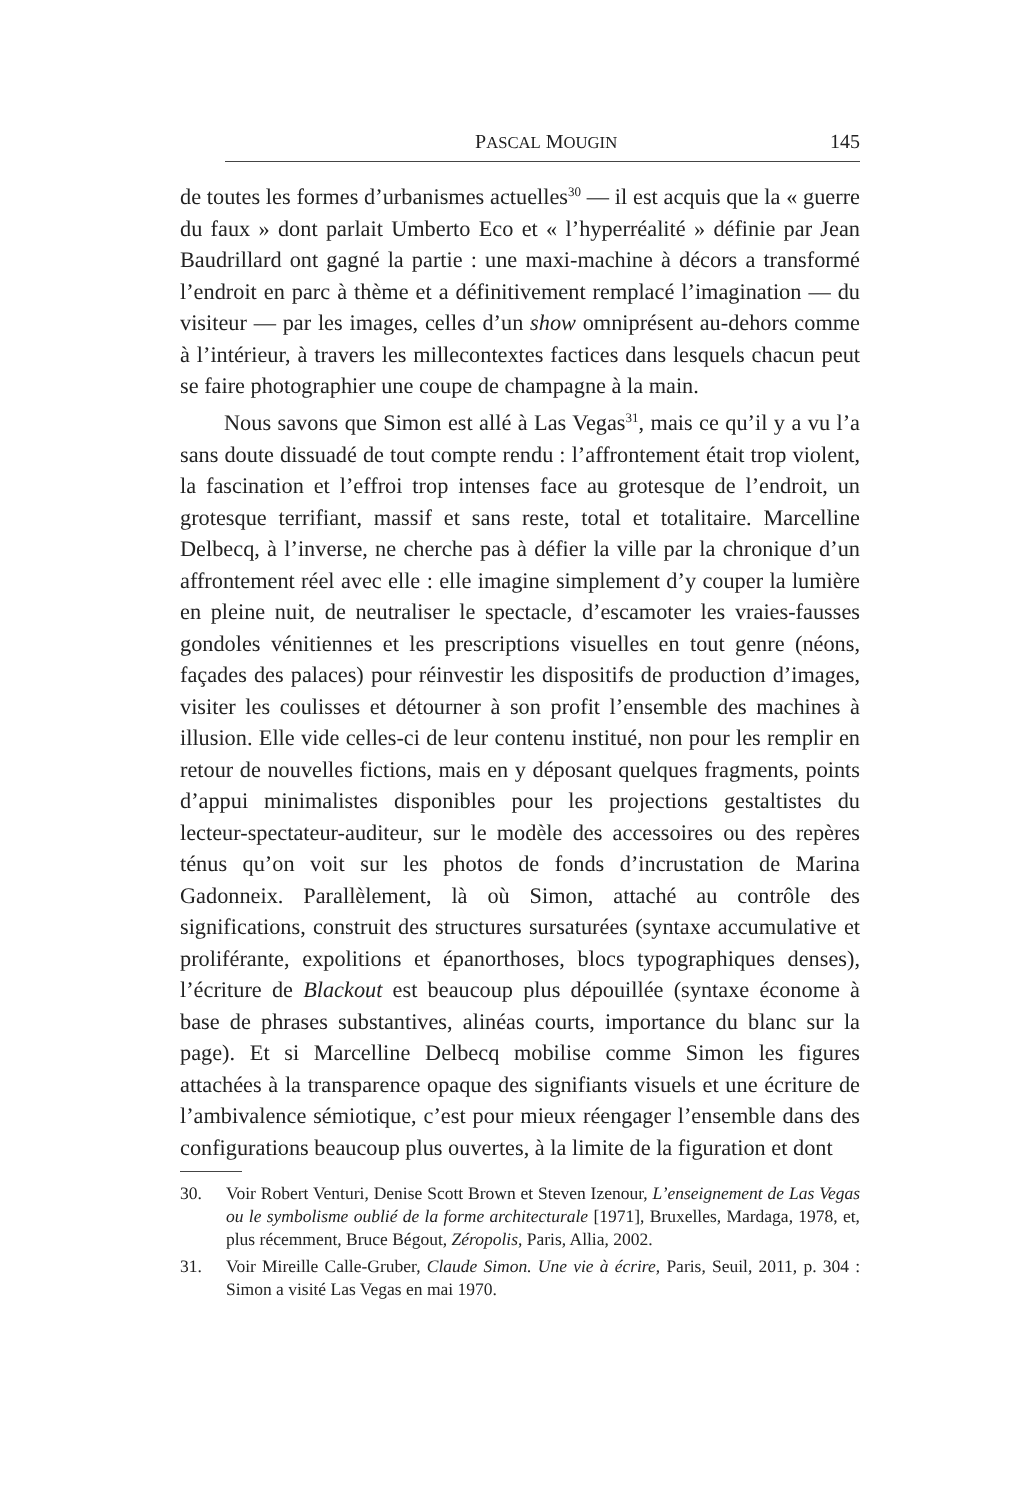PASCAL MOUGIN 145
de toutes les formes d’urbanismes actuelles<sup>30</sup> — il est acquis que la « guerre du faux » dont parlait Umberto Eco et « l’hyperréalité » définie par Jean Baudrillard ont gagné la partie : une maxi-machine à décors a transformé l’endroit en parc à thème et a définitivement remplacé l’imagination — du visiteur — par les images, celles d’un show omniprésent au-dehors comme à l’intérieur, à travers les millecontextes factices dans lesquels chacun peut se faire photographier une coupe de champagne à la main.
Nous savons que Simon est allé à Las Vegas<sup>31</sup>, mais ce qu’il y a vu l’a sans doute dissuadé de tout compte rendu : l’affrontement était trop violent, la fascination et l’effroi trop intenses face au grotesque de l’endroit, un grotesque terrifiant, massif et sans reste, total et totalitaire. Marcelline Delbecq, à l’inverse, ne cherche pas à défier la ville par la chronique d’un affrontement réel avec elle : elle imagine simplement d’y couper la lumière en pleine nuit, de neutraliser le spectacle, d’escamoter les vraies-fausses gondoles vénitiennes et les prescriptions visuelles en tout genre (néons, façades des palaces) pour réinvestir les dispositifs de production d’images, visiter les coulisses et détourner à son profit l’ensemble des machines à illusion. Elle vide celles-ci de leur contenu institué, non pour les remplir en retour de nouvelles fictions, mais en y déposant quelques fragments, points d’appui minimalistes disponibles pour les projections gestaltistes du lecteur-spectateur-auditeur, sur le modèle des accessoires ou des repères ténus qu’on voit sur les photos de fonds d’incrustation de Marina Gadonneix. Parallèlement, là où Simon, attaché au contrôle des significations, construit des structures sursaturées (syntaxe accumulative et proliférante, expolitions et épanorthoses, blocs typographiques denses), l’écriture de Blackout est beaucoup plus dépouillée (syntaxe économe à base de phrases substantives, alinéas courts, importance du blanc sur la page). Et si Marcelline Delbecq mobilise comme Simon les figures attachées à la transparence opaque des signifiants visuels et une écriture de l’ambivalence sémiotique, c’est pour mieux réengager l’ensemble dans des configurations beaucoup plus ouvertes, à la limite de la figuration et dont
30. Voir Robert Venturi, Denise Scott Brown et Steven Izenour, L’enseignement de Las Vegas ou le symbolisme oublié de la forme architecturale [1971], Bruxelles, Mardaga, 1978, et, plus récemment, Bruce Bégout, Zéropolis, Paris, Allia, 2002.
31. Voir Mireille Calle-Gruber, Claude Simon. Une vie à écrire, Paris, Seuil, 2011, p. 304 : Simon a visité Las Vegas en mai 1970.